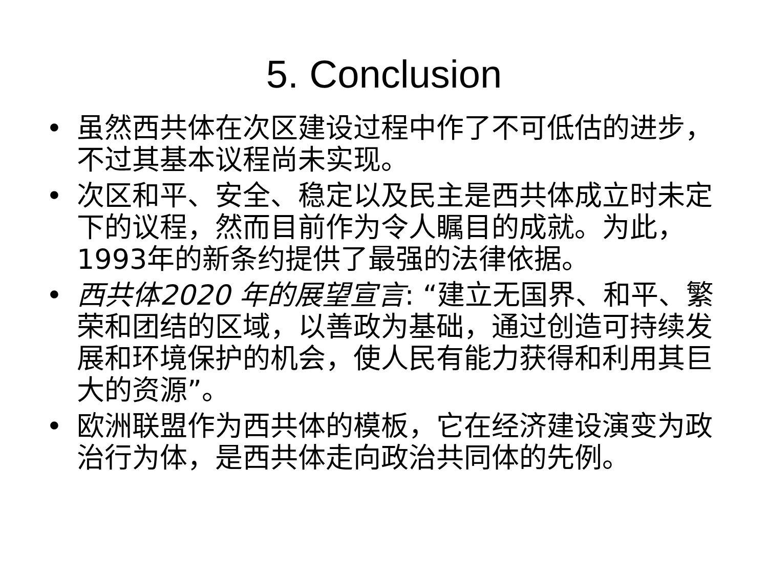5. Conclusion
• 虽然西共体在次区建设过程中作了不可低估的进步，不过其基本议程尚未实现。
• 次区和平、安全、稳定以及民主是西共体成立时未定下的议程，然而目前作为令人瞩目的成就。为此，1993年的新条约提供了最强的法律依据。
• 西共体2020 年的展望宣言: “建立无国界、和平、繁荣和团结的区域，以善政为基础，通过创造可持续发展和环境保护的机会，使人民有能力获得和利用其巨大的资源”。
• 欧洲联盟作为西共体的模板，它在经济建设演变为政治行为体，是西共体走向政治共同体的先例。